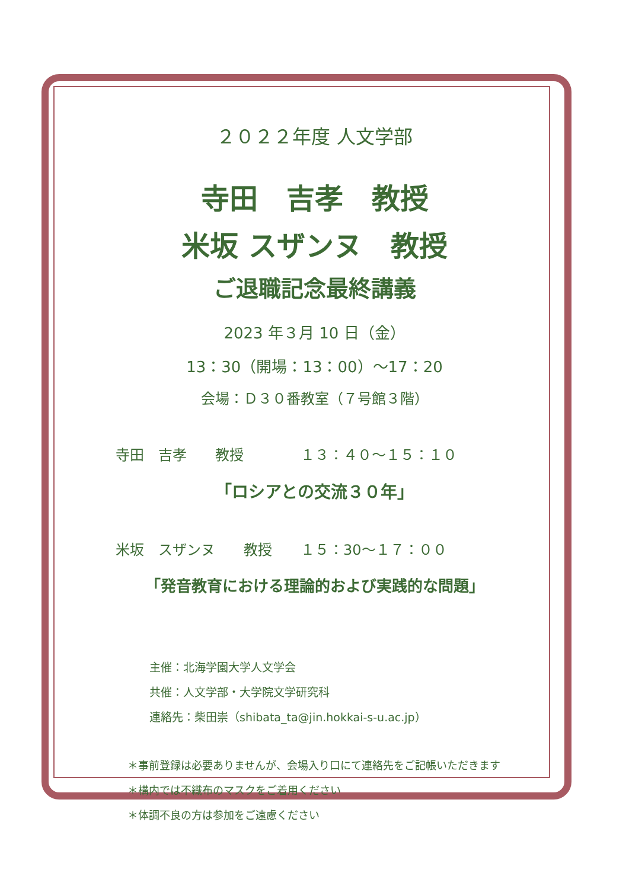２０２２年度 人文学部
寺田　吉孝　教授
米坂 スザンヌ　教授
ご退職記念最終講義
2023 年３月 10 日（金）
13：30（開場：13：00）～17：20
会場：Ｄ３０番教室（７号館３階）
寺田　吉孝　　教授　　　　１３：４０～１５：１０
「ロシアとの交流３０年」
米坂　スザンヌ　　教授　　１５：30～１７：００
「発音教育における理論的および実践的な問題」
主催：北海学園大学人文学会
共催：人文学部・大学院文学研究科
連絡先：柴田崇（shibata_ta@jin.hokkai-s-u.ac.jp）
＊事前登録は必要ありませんが、会場入り口にて連絡先をご記帳いただきます
＊構内では不織布のマスクをご着用ください
＊体調不良の方は参加をご遠慮ください